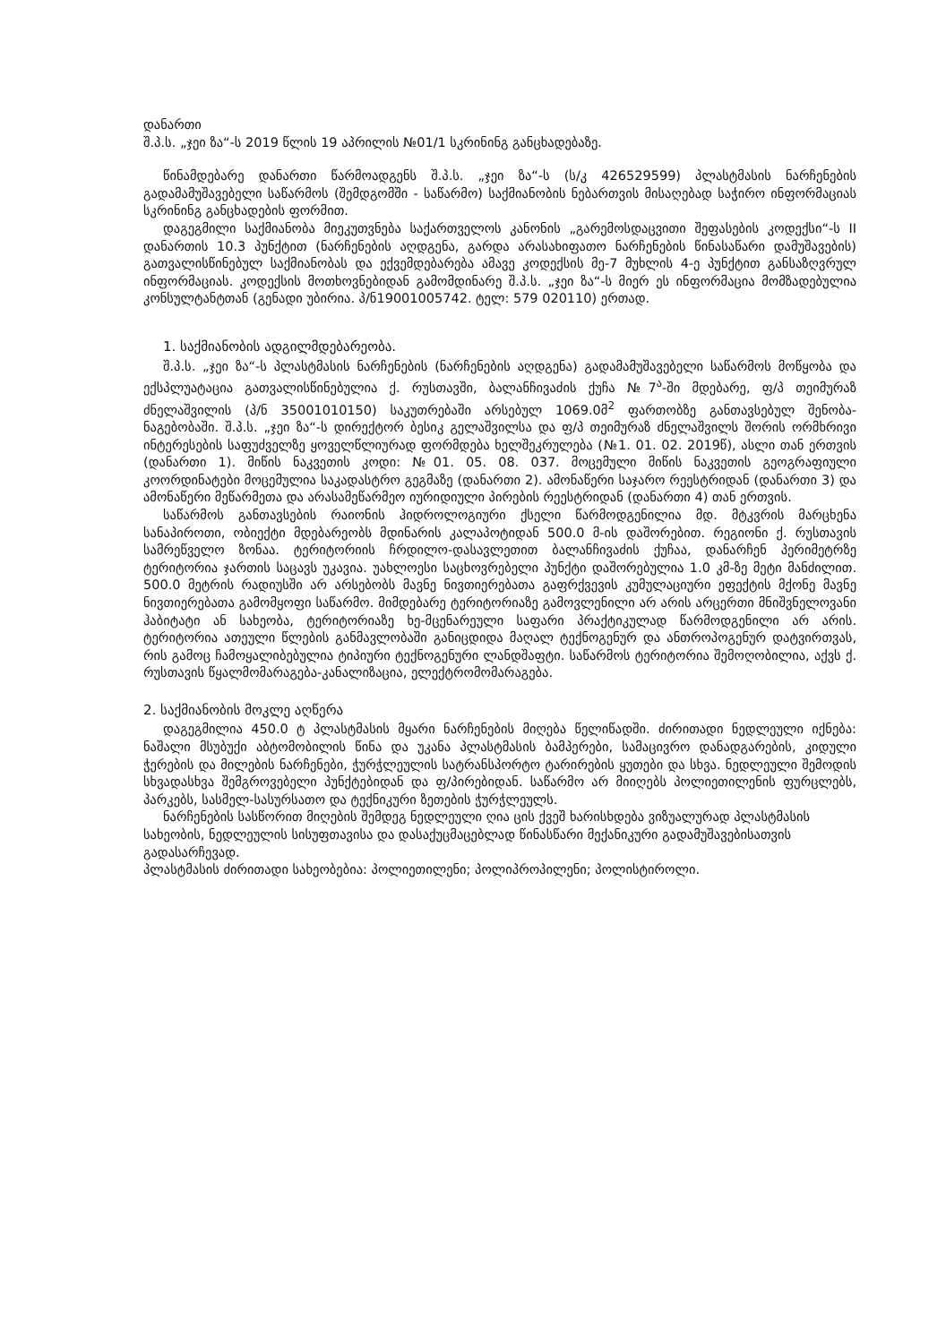დანართი
შ.პ.ს. „ჯეი ზა“-ს 2019 წლის 19 აპრილის №01/1 სკრინინგ განცხადებაზე.
წინამდებარე დანართი წარმოადგენს შ.პ.ს. „ჯეი ზა“-ს (ს/კ 426529599) პლასტმასის ნარჩენების გადამამუშავებელი საწარმოს (შემდგომში - საწარმო) საქმიანობის ნებართვის მისაღებად საჭირო ინფორმაციას სკრინინგ განცხადების ფორმით.
დაგეგმილი საქმიანობა მიეკუთვნება საქართველოს კანონის „გარემოსდაცვითი შეფასების კოდექსი“-ს II დანართის 10.3 პუნქტით (ნარჩენების აღდგენა, გარდა არასახიფათო ნარჩენების წინასაწარი დამუშავების) გათვალისწინებულ საქმიანობას და ექვემდებარება ამავე კოდექსის მე-7 მუხლის 4-ე პუნქტით განსაზღვრულ ინფორმაციას. კოდექსის მოთხოვნებიდან გამომდინარე შ.პ.ს. „ჯეი ზა“-ს მიერ ეს ინფორმაცია მომზადებულია კონსულტანტთან (გენადი უბირია. პ/ნ19001005742. ტელ: 579 020110) ერთად.
1. საქმიანობის ადგილმდებარეობა.
შ.პ.ს. „ჯეი ზა“-ს პლასტმასის ნარჩენების (ნარჩენების აღდგენა) გადამამუშავებელი საწარმოს მოწყობა და ექსპლუატაცია გათვალისწინებულია ქ. რუსთავში, ბალანჩივაძის ქუჩა №7<sup>ა</sup>-ში მდებარე, ფ/პ თეიმურაზ ძნელაშვილის (პ/ნ 35001010150) საკუთრებაში არსებულ 1069.0მ<sup>2</sup> ფართობზე განთავსებულ შენობა-ნაგებობაში. შ.პ.ს. „ჯეი ზა“-ს დირექტორ ბესიკ გელაშვილსა და ფ/პ თეიმურაზ ძნელაშვილს შორის ორმხრივი ინტერესების საფუძველზე ყოველწლიურად ფორმდება ხელშეკრულება (№1. 01. 02. 2019წ), ასლი თან ერთვის (დანართი 1). მიწის ნაკვეთის კოდი: №01. 05. 08. 037. მოცემული მიწის ნაკვეთის გეოგრაფიული კოორდინატები მოცემულია საკადასტრო გეგმაზე (დანართი 2). ამონაწერი საჯარო რეესტრიდან (დანართი 3) და ამონაწერი მეწარმეთა და არასამეწარმეო იურიდიული პირების რეესტრიდან (დანართი 4) თან ერთვის.
საწარმოს განთავსების რაიონის ჰიდროლოგიური ქსელი წარმოდგენილია მდ. მტკვრის მარცხენა სანაპიროთი, ობიექტი მდებარეობს მდინარის კალაპოტიდან 500.0 მ-ის დაშორებით. რეგიონი ქ. რუსთავის სამრეწველო ზონაა. ტერიტორიის ჩრდილო-დასავლეთით ბალანჩივაძის ქუჩაა, დანარჩენ პერიმეტრზე ტერიტორია ჯართის საცავს უკავია. უახლოესი საცხოვრებელი პუნქტი დაშორებულია 1.0 კმ-ზე მეტი მანძილით. 500.0 მეტრის რადიუსში არ არსებობს მავნე ნივთიერებათა გაფრქვევის კუმულაციური ეფექტის მქონე მავნე ნივთიერებათა გამომყოფი საწარმო. მიმდებარე ტერიტორიაზე გამოვლენილი არ არის არცერთი მნიშვნელოვანი ჰაბიტატი ან სახეობა, ტერიტორიაზე ხე-მცენარეული საფარი პრაქტიკულად წარმოდგენილი არ არის. ტერიტორია ათეული წლების განმავლობაში განიცდიდა მაღალ ტექნოგენურ და ანთროპოგენურ დატვირთვას, რის გამოც ჩამოყალიბებულია ტიპიური ტექნოგენური ლანდშაფტი. საწარმოს ტერიტორია შემოღობილია, აქვს ქ. რუსთავის წყალმომარაგება-კანალიზაცია, ელექტრომომარაგება.
2. საქმიანობის მოკლე აღწერა
დაგეგმილია 450.0 ტ პლასტმასის მყარი ნარჩენების მიღება წელიწადში. ძირითადი ნედლეული იქნება: ნაშალი მსუბუქი აბტომობილის წინა და უკანა პლასტმასის ბამპერები, სამაცივრო დანადგარების, კიდული ჭერების და მილების ნარჩენები, ჭურჭლეულის სატრანსპორტო ტარირების ყუთები და სხვა. ნედლეული შემოდის სხვადასხვა შემგროვებელი პუნქტებიდან და ფ/პირებიდან. საწარმო არ მიიღებს პოლიეთილენის ფურცლებს, პარკებს, სასმელ-სასურსათო და ტექნიკური ზეთების ჭურჭლეულს.
ნარჩენების სასწორით მიღების შემდეგ ნედლეული ღია ცის ქვეშ ხარისხდება ვიზუალურად პლასტმასის სახეობის, ნედლეულის სისუფთავისა და დასაქუცმაცებლად წინასწარი მექანიკური გადამუშავებისათვის გადასარჩევად.
პლასტმასის ძირითადი სახეობებია: პოლიეთილენი; პოლიპროპილენი; პოლისტიროლი.